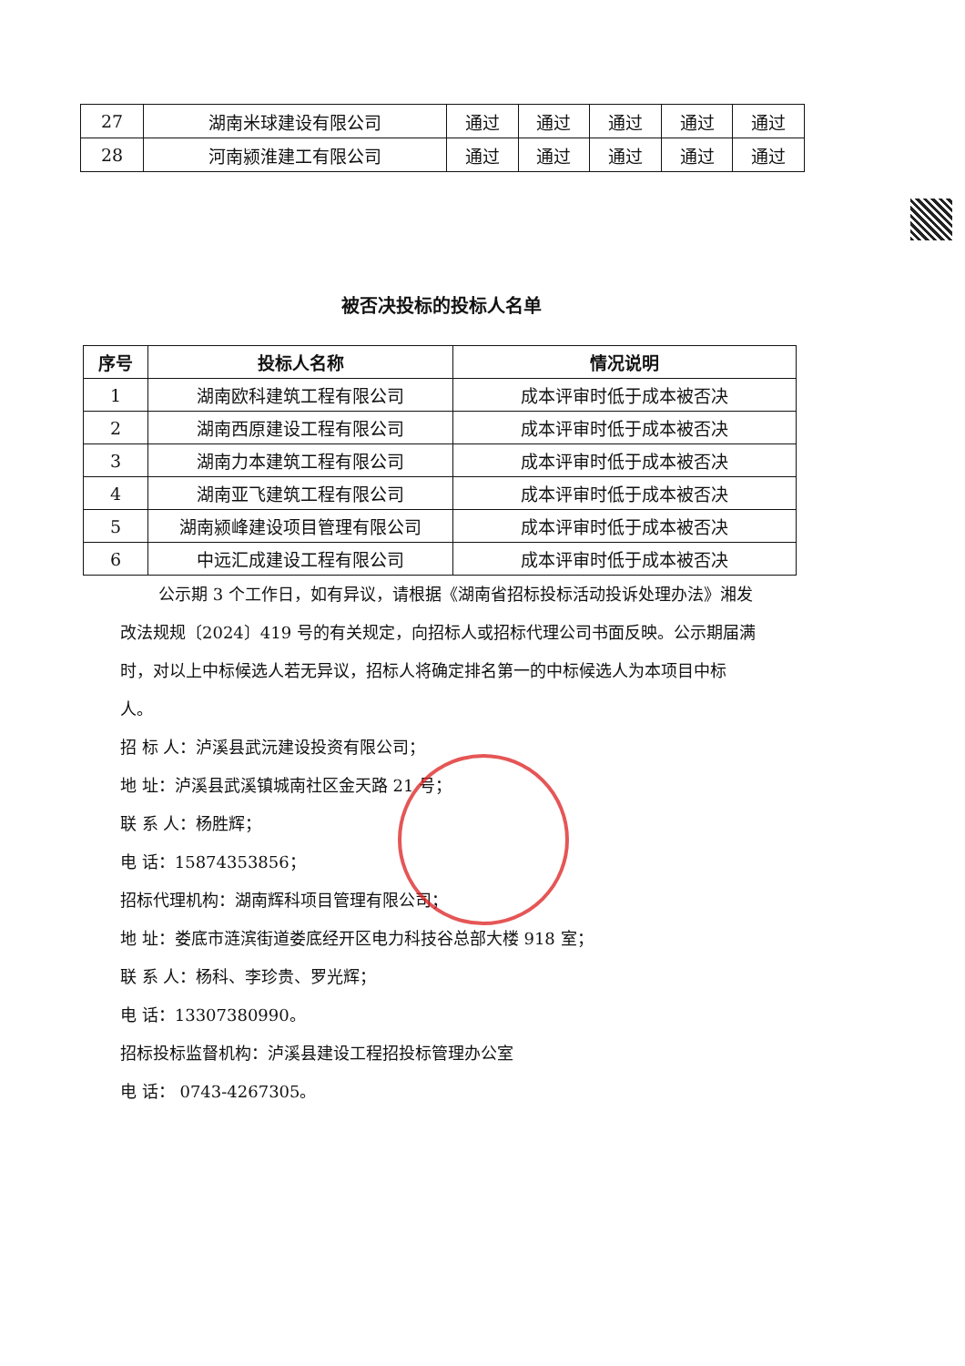| 27 | 湖南米球建设有限公司 | 通过 | 通过 | 通过 | 通过 | 通过 |
| 28 | 河南颍淮建工有限公司 | 通过 | 通过 | 通过 | 通过 | 通过 |
被否决投标的投标人名单
| 序号 | 投标人名称 | 情况说明 |
| --- | --- | --- |
| 1 | 湖南欧科建筑工程有限公司 | 成本评审时低于成本被否决 |
| 2 | 湖南西原建设工程有限公司 | 成本评审时低于成本被否决 |
| 3 | 湖南力本建筑工程有限公司 | 成本评审时低于成本被否决 |
| 4 | 湖南亚飞建筑工程有限公司 | 成本评审时低于成本被否决 |
| 5 | 湖南颍峰建设项目管理有限公司 | 成本评审时低于成本被否决 |
| 6 | 中远汇成建设工程有限公司 | 成本评审时低于成本被否决 |
公示期 3 个工作日，如有异议，请根据《湖南省招标投标活动投诉处理办法》湘发改法规规〔2024〕419 号的有关规定，向招标人或招标代理公司书面反映。公示期届满时，对以上中标候选人若无异议，招标人将确定排名第一的中标候选人为本项目中标人。
招 标 人：泸溪县武沅建设投资有限公司；
地 址：泸溪县武溪镇城南社区金天路 21 号；
联 系 人：杨胜辉；
电 话：15874353856；
招标代理机构：湖南辉科项目管理有限公司；
地 址：娄底市涟滨街道娄底经开区电力科技谷总部大楼 918 室；
联 系 人：杨科、李珍贵、罗光辉；
电 话：13307380990。
招标投标监督机构：泸溪县建设工程招投标管理办公室
电 话： 0743-4267305。